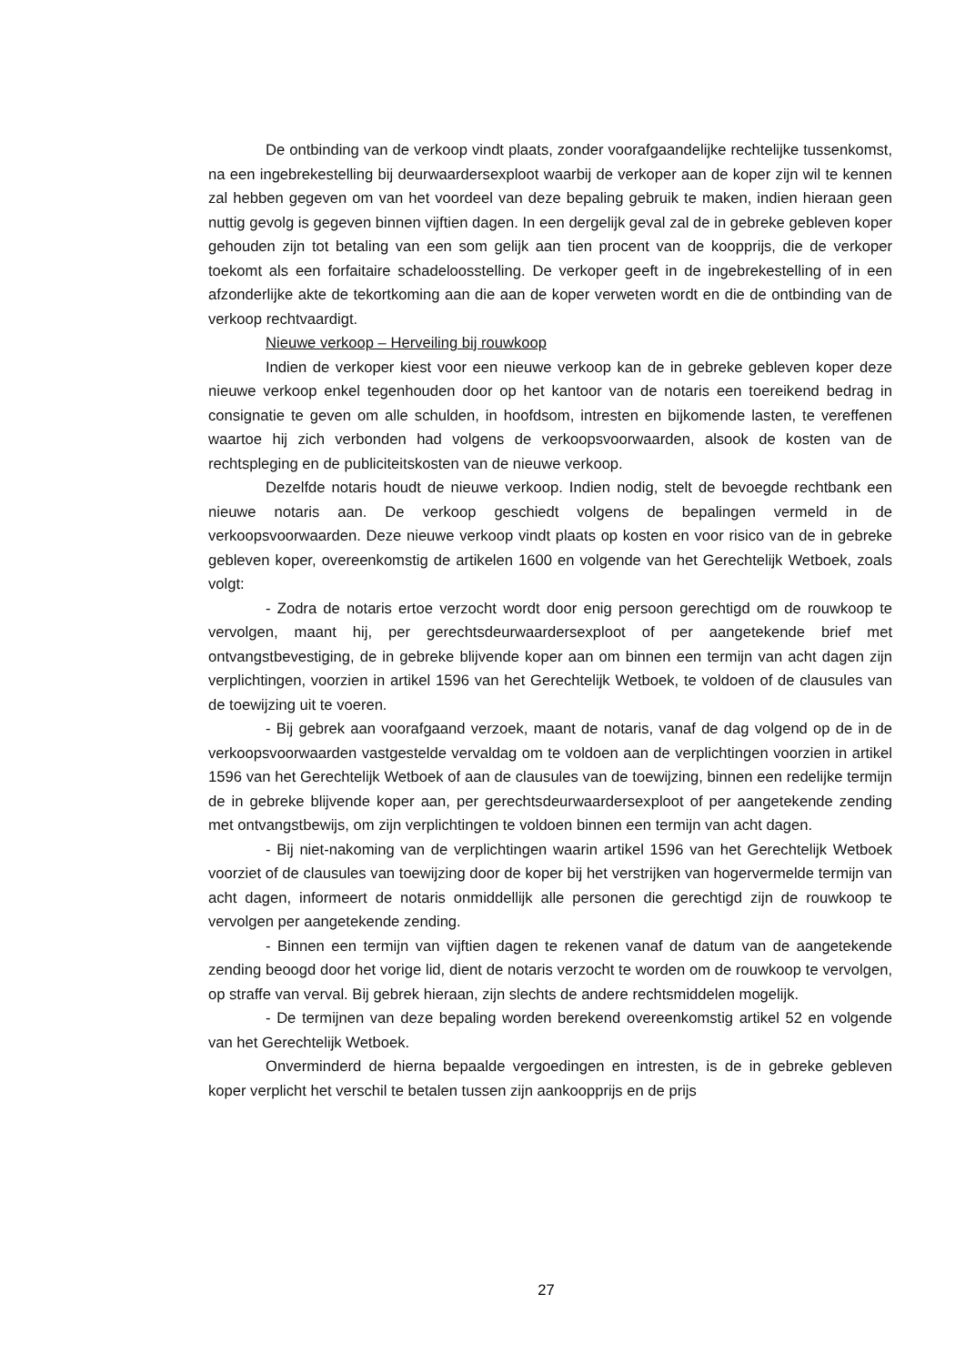De ontbinding van de verkoop vindt plaats, zonder voorafgaandelijke rechtelijke tussenkomst, na een ingebrekestelling bij deurwaardersexploot waarbij de verkoper aan de koper zijn wil te kennen zal hebben gegeven om van het voordeel van deze bepaling gebruik te maken, indien hieraan geen nuttig gevolg is gegeven binnen vijftien dagen. In een dergelijk geval zal de in gebreke gebleven koper gehouden zijn tot betaling van een som gelijk aan tien procent van de koopprijs, die de verkoper toekomt als een forfaitaire schadeloosstelling. De verkoper geeft in de ingebrekestelling of in een afzonderlijke akte de tekortkoming aan die aan de koper verweten wordt en die de ontbinding van de verkoop rechtvaardigt.
Nieuwe verkoop – Herveiling bij rouwkoop
Indien de verkoper kiest voor een nieuwe verkoop kan de in gebreke gebleven koper deze nieuwe verkoop enkel tegenhouden door op het kantoor van de notaris een toereikend bedrag in consignatie te geven om alle schulden, in hoofdsom, intresten en bijkomende lasten, te vereffenen waartoe hij zich verbonden had volgens de verkoopsvoorwaarden, alsook de kosten van de rechtspleging en de publiciteitskosten van de nieuwe verkoop.
Dezelfde notaris houdt de nieuwe verkoop. Indien nodig, stelt de bevoegde rechtbank een nieuwe notaris aan. De verkoop geschiedt volgens de bepalingen vermeld in de verkoopsvoorwaarden. Deze nieuwe verkoop vindt plaats op kosten en voor risico van de in gebreke gebleven koper, overeenkomstig de artikelen 1600 en volgende van het Gerechtelijk Wetboek, zoals volgt:
- Zodra de notaris ertoe verzocht wordt door enig persoon gerechtigd om de rouwkoop te vervolgen, maant hij, per gerechtsdeurwaardersexploot of per aangetekende brief met ontvangstbevestiging, de in gebreke blijvende koper aan om binnen een termijn van acht dagen zijn verplichtingen, voorzien in artikel 1596 van het Gerechtelijk Wetboek, te voldoen of de clausules van de toewijzing uit te voeren.
- Bij gebrek aan voorafgaand verzoek, maant de notaris, vanaf de dag volgend op de in de verkoopsvoorwaarden vastgestelde vervaldag om te voldoen aan de verplichtingen voorzien in artikel 1596 van het Gerechtelijk Wetboek of aan de clausules van de toewijzing, binnen een redelijke termijn de in gebreke blijvende koper aan, per gerechtsdeurwaardersexploot of per aangetekende zending met ontvangstbewijs, om zijn verplichtingen te voldoen binnen een termijn van acht dagen.
- Bij niet-nakoming van de verplichtingen waarin artikel 1596 van het Gerechtelijk Wetboek voorziet of de clausules van toewijzing door de koper bij het verstrijken van hogervermelde termijn van acht dagen, informeert de notaris onmiddellijk alle personen die gerechtigd zijn de rouwkoop te vervolgen per aangetekende zending.
- Binnen een termijn van vijftien dagen te rekenen vanaf de datum van de aangetekende zending beoogd door het vorige lid, dient de notaris verzocht te worden om de rouwkoop te vervolgen, op straffe van verval. Bij gebrek hieraan, zijn slechts de andere rechtsmiddelen mogelijk.
- De termijnen van deze bepaling worden berekend overeenkomstig artikel 52 en volgende van het Gerechtelijk Wetboek.
Onverminderd de hierna bepaalde vergoedingen en intresten, is de in gebreke gebleven koper verplicht het verschil te betalen tussen zijn aankoopprijs en de prijs
27